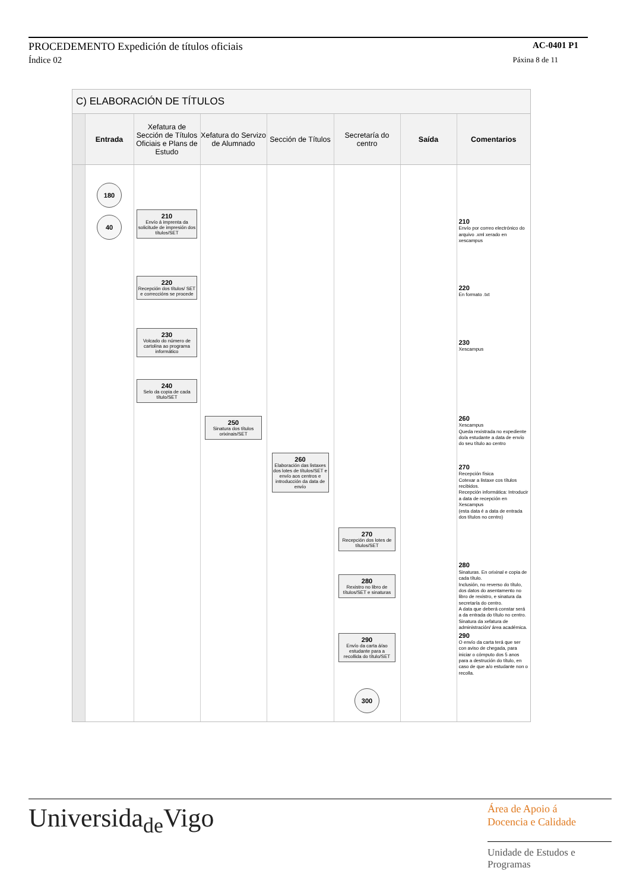PROCEDEMENTO Expedición de títulos oficiais AC-0401 P1
Índice 02 Páxina 8 de 11
C) ELABORACIÓN DE TÍTULOS
| | Entrada | Xefatura de Sección de Títulos Oficiais e Plans de Estudo | Xefatura do Servizo de Alumnado | Sección de Títulos | Secretaría do centro | Saída | Comentarios |
| --- | --- | --- | --- | --- | --- | --- | --- |
| | 180 | | | | | | |
| | 40 | 210 Envío á imprenta da solicitude de impresión dos títulos/SET | | | | | 210 Envío por correo electrónico do arquivo .xml xerado en xescampus |
| | | 220 Recepción dos títulos/ SET e correccións se procede | | | | | 220 En formato .txt |
| | | 230 Volcado do número de cartolina ao programa informático | | | | | 230 Xescampus |
| | | 240 Selo da copia de cada título/SET | | | | | |
| | | | 250 Sinatura dos títulos orixinais/SET | | | | 260 Xescampus Queda rexistrada no expediente do/a estudante a data de envío do seu título ao centro |
| | | | | 260 Elaboración das listaxes dos lotes de títulos/SET e envío aos centros e introducción da data de envío | | | 270 Recepción física Cotexar a listaxe cos títulos recibidos. Recepción informática: Introducir a data de recepción en Xescampus (esta data é a data de entrada dos títulos no centro) |
| | | | | | 270 Recepción dos lotes de títulos/SET | | |
| | | | | | 280 Rexistro no libro de títulos/SET e sinaturas | | 280 Sinaturas. En orixinal e copia de cada título. Inclusión, no reverso do título, dos datos do asentamento no libro de rexistro, e sinatura da secretaría do centro. A data que deberá constar será a da entrada do título no centro. Sinatura da xefatura de administración/ área académica. |
| | | | | | 290 Envío da carta á/ao estudante para a recollida do título/SET | | 290 O envío da carta terá que ser con aviso de chegada, para iniciar o cómputo dos 5 anos para a destrución do título, en caso de que a/o estudante non o recolla. |
| | | | | | 300 | | |
Universidade Vigo
Área de Apoio á
Docencia e Calidade
Unidade de Estudos e
Programas